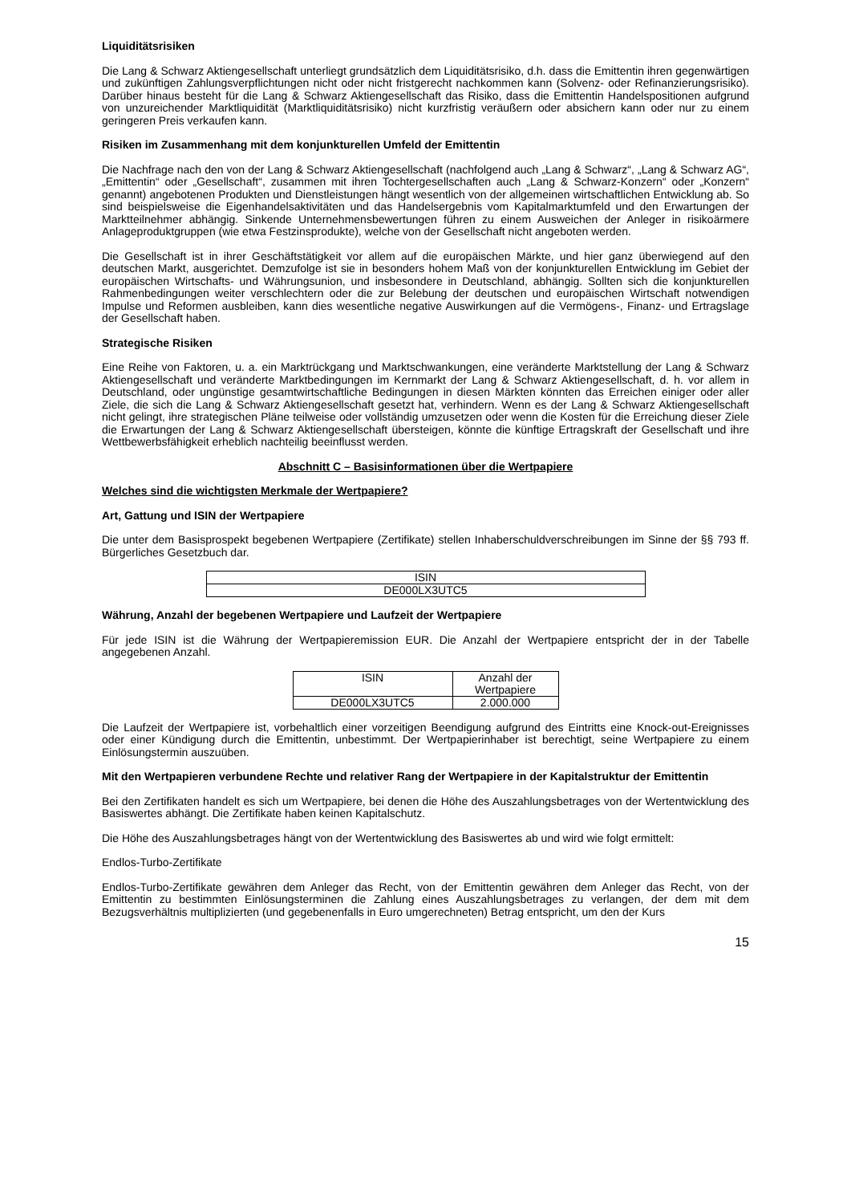Liquiditätsrisiken
Die Lang & Schwarz Aktiengesellschaft unterliegt grundsätzlich dem Liquiditätsrisiko, d.h. dass die Emittentin ihren gegenwärtigen und zukünftigen Zahlungsverpflichtungen nicht oder nicht fristgerecht nachkommen kann (Solvenz- oder Refinanzierungsrisiko). Darüber hinaus besteht für die Lang & Schwarz Aktiengesellschaft das Risiko, dass die Emittentin Handelspositionen aufgrund von unzureichender Marktliquidität (Marktliquiditätsrisiko) nicht kurzfristig veräußern oder absichern kann oder nur zu einem geringeren Preis verkaufen kann.
Risiken im Zusammenhang mit dem konjunkturellen Umfeld der Emittentin
Die Nachfrage nach den von der Lang & Schwarz Aktiengesellschaft (nachfolgend auch „Lang & Schwarz“, „Lang & Schwarz AG“, „Emittentin“ oder „Gesellschaft“, zusammen mit ihren Tochtergesellschaften auch „Lang & Schwarz-Konzern“ oder „Konzern“ genannt) angebotenen Produkten und Dienstleistungen hängt wesentlich von der allgemeinen wirtschaftlichen Entwicklung ab. So sind beispielsweise die Eigenhandelsaktivitäten und das Handelsergebnis vom Kapitalmarktumfeld und den Erwartungen der Marktteilnehmer abhängig. Sinkende Unternehmensbewertungen führen zu einem Ausweichen der Anleger in risikoärmere Anlageproduktgruppen (wie etwa Festzinsprodukte), welche von der Gesellschaft nicht angeboten werden.
Die Gesellschaft ist in ihrer Geschäftstätigkeit vor allem auf die europäischen Märkte, und hier ganz überwiegend auf den deutschen Markt, ausgerichtet. Demzufolge ist sie in besonders hohem Maß von der konjunkturellen Entwicklung im Gebiet der europäischen Wirtschafts- und Währungsunion, und insbesondere in Deutschland, abhängig. Sollten sich die konjunkturellen Rahmenbedingungen weiter verschlechtern oder die zur Belebung der deutschen und europäischen Wirtschaft notwendigen Impulse und Reformen ausbleiben, kann dies wesentliche negative Auswirkungen auf die Vermögens-, Finanz- und Ertragslage der Gesellschaft haben.
Strategische Risiken
Eine Reihe von Faktoren, u. a. ein Marktrückgang und Marktschwankungen, eine veränderte Marktstellung der Lang & Schwarz Aktiengesellschaft und veränderte Marktbedingungen im Kernmarkt der Lang & Schwarz Aktiengesellschaft, d. h. vor allem in Deutschland, oder ungünstige gesamtwirtschaftliche Bedingungen in diesen Märkten könnten das Erreichen einiger oder aller Ziele, die sich die Lang & Schwarz Aktiengesellschaft gesetzt hat, verhindern. Wenn es der Lang & Schwarz Aktiengesellschaft nicht gelingt, ihre strategischen Pläne teilweise oder vollständig umzusetzen oder wenn die Kosten für die Erreichung dieser Ziele die Erwartungen der Lang & Schwarz Aktiengesellschaft übersteigen, könnte die künftige Ertragskraft der Gesellschaft und ihre Wettbewerbsfähigkeit erheblich nachteilig beeinflusst werden.
Abschnitt C – Basisinformationen über die Wertpapiere
Welches sind die wichtigsten Merkmale der Wertpapiere?
Art, Gattung und ISIN der Wertpapiere
Die unter dem Basisprospekt begebenen Wertpapiere (Zertifikate) stellen Inhaberschuldverschreibungen im Sinne der §§ 793 ff. Bürgerliches Gesetzbuch dar.
| ISIN |
| DE000LX3UTC5 |
Währung, Anzahl der begebenen Wertpapiere und Laufzeit der Wertpapiere
Für jede ISIN ist die Währung der Wertpapieremission EUR. Die Anzahl der Wertpapiere entspricht der in der Tabelle angegebenen Anzahl.
| ISIN | Anzahl der Wertpapiere |
| DE000LX3UTC5 | 2.000.000 |
Die Laufzeit der Wertpapiere ist, vorbehaltlich einer vorzeitigen Beendigung aufgrund des Eintritts eine Knock-out-Ereignisses oder einer Kündigung durch die Emittentin, unbestimmt. Der Wertpapierinhaber ist berechtigt, seine Wertpapiere zu einem Einlösungstermin auszuüben.
Mit den Wertpapieren verbundene Rechte und relativer Rang der Wertpapiere in der Kapitalstruktur der Emittentin
Bei den Zertifikaten handelt es sich um Wertpapiere, bei denen die Höhe des Auszahlungsbetrages von der Wertentwicklung des Basiswertes abhängt. Die Zertifikate haben keinen Kapitalschutz.
Die Höhe des Auszahlungsbetrages hängt von der Wertentwicklung des Basiswertes ab und wird wie folgt ermittelt:
Endlos-Turbo-Zertifikate
Endlos-Turbo-Zertifikate gewähren dem Anleger das Recht, von der Emittentin gewähren dem Anleger das Recht, von der Emittentin zu bestimmten Einlösungsterminen die Zahlung eines Auszahlungsbetrages zu verlangen, der dem mit dem Bezugsverhältnis multiplizierten (und gegebenenfalls in Euro umgerechneten) Betrag entspricht, um den der Kurs
15